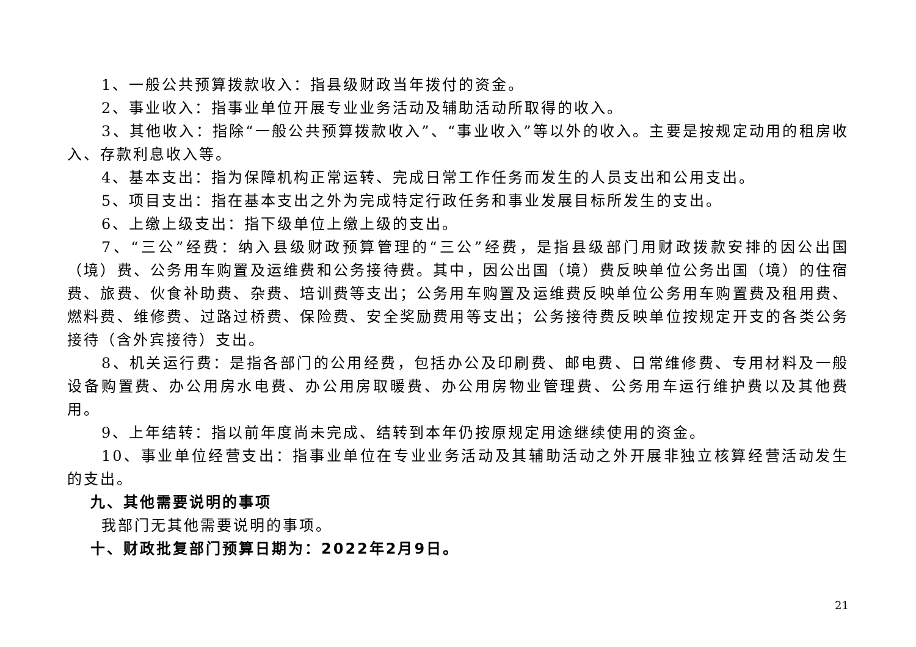1、一般公共预算拨款收入：指县级财政当年拨付的资金。
2、事业收入：指事业单位开展专业业务活动及辅助活动所取得的收入。
3、其他收入：指除“一般公共预算拨款收入”、“事业收入”等以外的收入。主要是按规定动用的租房收入、存款利息收入等。
4、基本支出：指为保障机构正常运转、完成日常工作任务而发生的人员支出和公用支出。
5、项目支出：指在基本支出之外为完成特定行政任务和事业发展目标所发生的支出。
6、上缴上级支出：指下级单位上缴上级的支出。
7、“三公”经费：纳入县级财政预算管理的“三公”经费，是指县级部门用财政拨款安排的因公出国（境）费、公务用车购置及运维费和公务接待费。其中，因公出国（境）费反映单位公务出国（境）的住宿费、旅费、伙食补助费、杂费、培训费等支出；公务用车购置及运维费反映单位公务用车购置费及租用费、燃料费、维修费、过路过桥费、保险费、安全奖励费用等支出；公务接待费反映单位按规定开支的各类公务接待（含外宾接待）支出。
8、机关运行费：是指各部门的公用经费，包括办公及印刷费、邮电费、日常维修费、专用材料及一般设备购置费、办公用房水电费、办公用房取暖费、办公用房物业管理费、公务用车运行维护费以及其他费用。
9、上年结转：指以前年度尚未完成、结转到本年仍按原规定用途继续使用的资金。
10、事业单位经营支出：指事业单位在专业业务活动及其辅助活动之外开展非独立核算经营活动发生的支出。
九、其他需要说明的事项
我部门无其他需要说明的事项。
十、财政批复部门预算日期为：2022年2月9日。
21